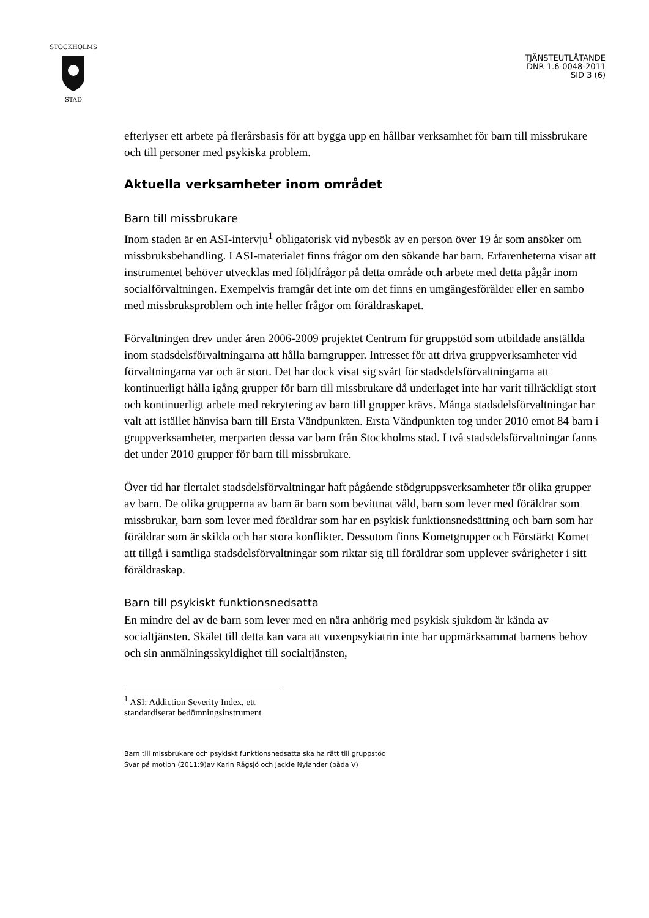STOCKHOLMS
STAD
TJÄNSTEUTLÅTANDE
DNR 1.6-0048-2011
SID 3 (6)
efterlyser ett arbete på flerårsbasis för att bygga upp en hållbar verksamhet för barn till missbrukare och till personer med psykiska problem.
Aktuella verksamheter inom området
Barn till missbrukare
Inom staden är en ASI-intervju<sup>1</sup> obligatorisk vid nybesök av en person över 19 år som ansöker om missbruksbehandling. I ASI-materialet finns frågor om den sökande har barn. Erfarenheterna visar att instrumentet behöver utvecklas med följdfrågor på detta område och arbete med detta pågår inom socialförvaltningen. Exempelvis framgår det inte om det finns en umgängesförälder eller en sambo med missbruksproblem och inte heller frågor om föräldraskapet.
Förvaltningen drev under åren 2006-2009 projektet Centrum för gruppstöd som utbildade anställda inom stadsdelsförvaltningarna att hålla barngrupper. Intresset för att driva gruppverksamheter vid förvaltningarna var och är stort. Det har dock visat sig svårt för stadsdelsförvaltningarna att kontinuerligt hålla igång grupper för barn till missbrukare då underlaget inte har varit tillräckligt stort och kontinuerligt arbete med rekrytering av barn till grupper krävs. Många stadsdelsförvaltningar har valt att istället hänvisa barn till Ersta Vändpunkten. Ersta Vändpunkten tog under 2010 emot 84 barn i gruppverksamheter, merparten dessa var barn från Stockholms stad. I två stadsdelsförvaltningar fanns det under 2010 grupper för barn till missbrukare.
Över tid har flertalet stadsdelsförvaltningar haft pågående stödgruppsverksamheter för olika grupper av barn. De olika grupperna av barn är barn som bevittnat våld, barn som lever med föräldrar som missbrukar, barn som lever med föräldrar som har en psykisk funktionsnedsättning och barn som har föräldrar som är skilda och har stora konflikter. Dessutom finns Kometgrupper och Förstärkt Komet att tillgå i samtliga stadsdelsförvaltningar som riktar sig till föräldrar som upplever svårigheter i sitt föräldraskap.
Barn till psykiskt funktionsnedsatta
En mindre del av de barn som lever med en nära anhörig med psykisk sjukdom är kända av socialtjänsten. Skälet till detta kan vara att vuxenpsykiatrin inte har uppmärksammat barnens behov och sin anmälningsskyldighet till socialtjänsten,
<sup>1</sup> ASI: Addiction Severity Index, ett standardiserat bedömningsinstrument
Barn till missbrukare och psykiskt funktionsnedsatta ska ha rätt till gruppstöd
Svar på motion (2011:9)av Karin Rågsjö och Jackie Nylander (båda V)